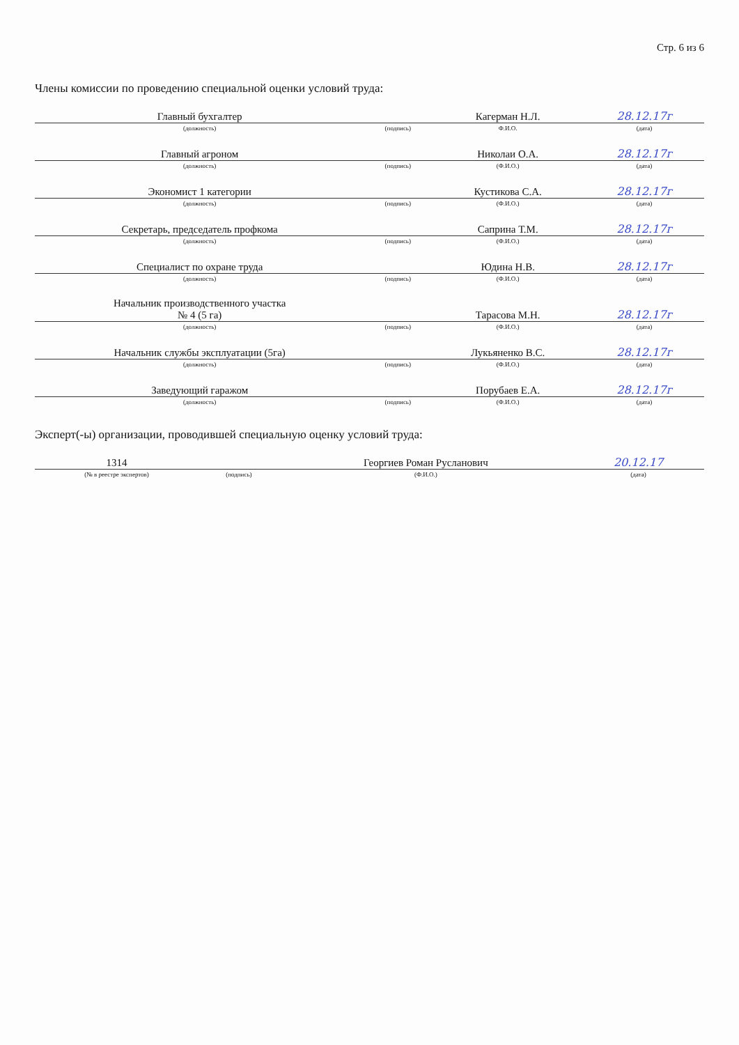Стр. 6 из 6
Члены комиссии по проведению специальной оценки условий труда:
| Главный бухгалтер | | Кагерман Н.Л. | 28.12.17г |
| (должность) | (подпись) | Ф.И.О. | (дата) |
| Главный агроном | | Николаи О.А. | 28.12.17г |
| (должность) | (подпись) | (Ф.И.О.) | (дата) |
| Экономист 1 категории | | Кустикова С.А. | 28.12.17г |
| (должность) | (подпись) | (Ф.И.О.) | (дата) |
| Секретарь, председатель профкома | | Саприна Т.М. | 28.12.17г |
| (должность) | (подпись) | (Ф.И.О.) | (дата) |
| Специалист по охране труда | | Юдина Н.В. | 28.12.17г |
| (должность) | (подпись) | (Ф.И.О.) | (дата) |
| Начальник производственного участка № 4 (5 га) | | Тарасова М.Н. | 28.12.17г |
| (должность) | (подпись) | (Ф.И.О.) | (дата) |
| Начальник службы эксплуатации (5га) | | Лукьяненко В.С. | 28.12.17г |
| (должность) | (подпись) | (Ф.И.О.) | (дата) |
| Заведующий гаражом | | Порубаев Е.А. | 28.12.17г |
| (должность) | (подпись) | (Ф.И.О.) | (дата) |
Эксперт(-ы) организации, проводившей специальную оценку условий труда:
| 1314 | | Георгиев Роман Русланович | 20.12.17 |
| (№ в реестре экспертов) | (подпись) | (Ф.И.О.) | (дата) |